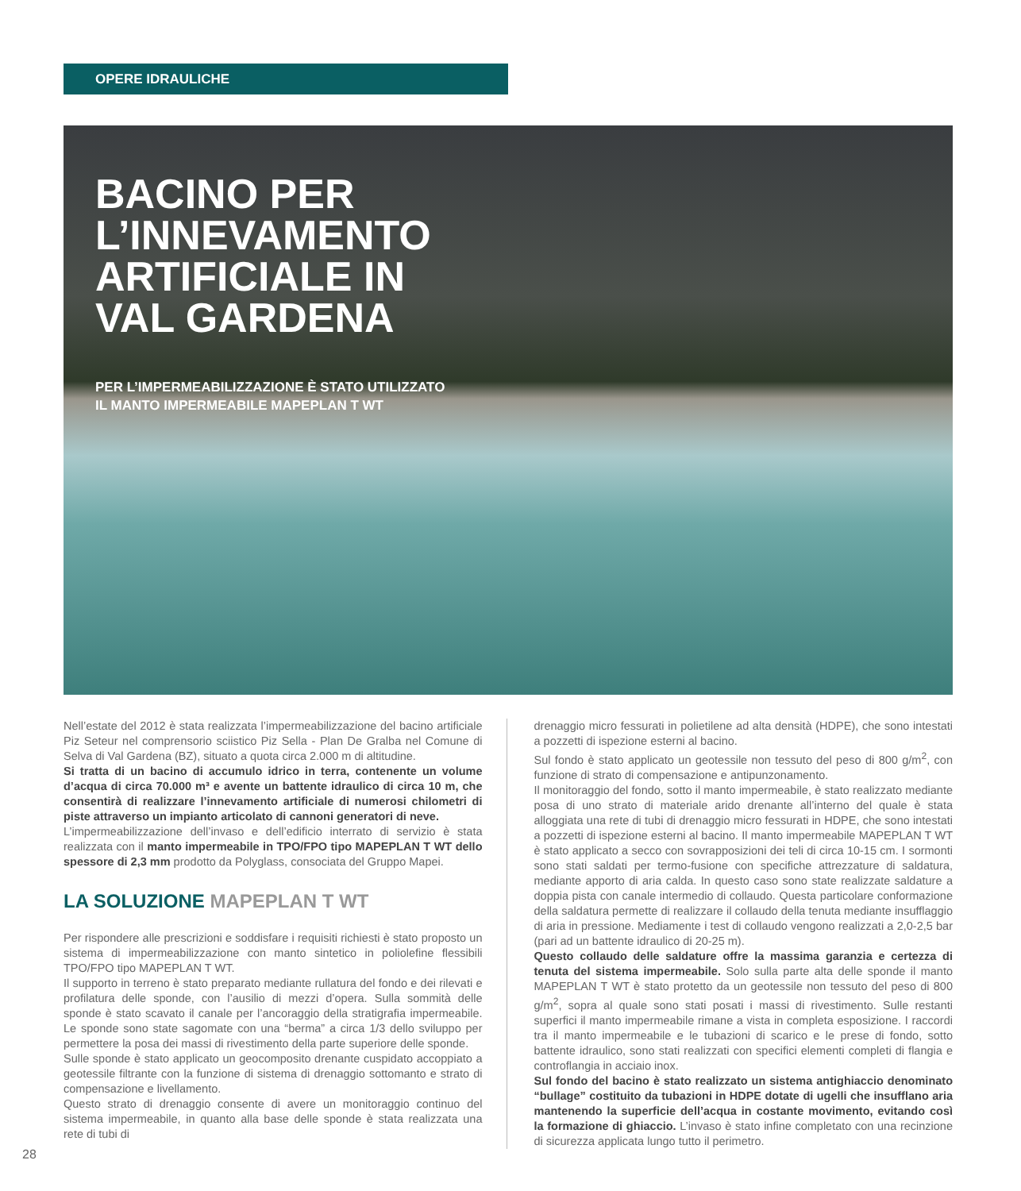OPERE IDRAULICHE
BACINO PER
L’INNEVAMENTO
ARTIFICIALE IN
VAL GARDENA
PER L’IMPERMEABILIZZAZIONE È STATO UTILIZZATO
IL MANTO IMPERMEABILE MAPEPLAN T WT
Nell’estate del 2012 è stata realizzata l’impermeabilizzazione del bacino artificiale Piz Seteur nel comprensorio sciistico Piz Sella - Plan De Gralba nel Comune di Selva di Val Gardena (BZ), situato a quota circa 2.000 m di altitudine.
Si tratta di un bacino di accumulo idrico in terra, contenente un volume d’acqua di circa 70.000 m³ e avente un battente idraulico di circa 10 m, che consentirà di realizzare l’innevamento artificiale di numerosi chilometri di piste attraverso un impianto articolato di cannoni generatori di neve.
L’impermeabilizzazione dell’invaso e dell’edificio interrato di servizio è stata realizzata con il manto impermeabile in TPO/FPO tipo MAPEPLAN T WT dello spessore di 2,3 mm prodotto da Polyglass, consociata del Gruppo Mapei.
LA SOLUZIONE MAPEPLAN T WT
Per rispondere alle prescrizioni e soddisfare i requisiti richiesti è stato proposto un sistema di impermeabilizzazione con manto sintetico in poliolefine flessibili TPO/FPO tipo MAPEPLAN T WT.
Il supporto in terreno è stato preparato mediante rullatura del fondo e dei rilevati e profilatura delle sponde, con l’ausilio di mezzi d’opera. Sulla sommità delle sponde è stato scavato il canale per l’ancoraggio della stratigrafia impermeabile. Le sponde sono state sagomate con una “berma” a circa 1/3 dello sviluppo per permettere la posa dei massi di rivestimento della parte superiore delle sponde.
Sulle sponde è stato applicato un geocomposito drenante cuspidato accoppiato a geotessile filtrante con la funzione di sistema di drenaggio sottomanto e strato di compensazione e livellamento.
Questo strato di drenaggio consente di avere un monitoraggio continuo del sistema impermeabile, in quanto alla base delle sponde è stata realizzata una rete di tubi di
drenaggio micro fessurati in polietilene ad alta densità (HDPE), che sono intestati a pozzetti di ispezione esterni al bacino.
Sul fondo è stato applicato un geotessile non tessuto del peso di 800 g/m<sup>2</sup>, con funzione di strato di compensazione e antipunzonamento.
Il monitoraggio del fondo, sotto il manto impermeabile, è stato realizzato mediante posa di uno strato di materiale arido drenante all’interno del quale è stata alloggiata una rete di tubi di drenaggio micro fessurati in HDPE, che sono intestati a pozzetti di ispezione esterni al bacino. Il manto impermeabile MAPEPLAN T WT è stato applicato a secco con sovrapposizioni dei teli di circa 10-15 cm. I sormonti sono stati saldati per termo-fusione con specifiche attrezzature di saldatura, mediante apporto di aria calda. In questo caso sono state realizzate saldature a doppia pista con canale intermedio di collaudo. Questa particolare conformazione della saldatura permette di realizzare il collaudo della tenuta mediante insufflaggio di aria in pressione. Mediamente i test di collaudo vengono realizzati a 2,0-2,5 bar (pari ad un battente idraulico di 20-25 m).
Questo collaudo delle saldature offre la massima garanzia e certezza di tenuta del sistema impermeabile. Solo sulla parte alta delle sponde il manto MAPEPLAN T WT è stato protetto da un geotessile non tessuto del peso di 800 g/m<sup>2</sup>, sopra al quale sono stati posati i massi di rivestimento. Sulle restanti superfici il manto impermeabile rimane a vista in completa esposizione. I raccordi tra il manto impermeabile e le tubazioni di scarico e le prese di fondo, sotto battente idraulico, sono stati realizzati con specifici elementi completi di flangia e controflangia in acciaio inox.
Sul fondo del bacino è stato realizzato un sistema antighiaccio denominato “bullage” costituito da tubazioni in HDPE dotate di ugelli che insufflano aria mantenendo la superficie dell’acqua in costante movimento, evitando così la formazione di ghiaccio. L’invaso è stato infine completato con una recinzione di sicurezza applicata lungo tutto il perimetro.
28